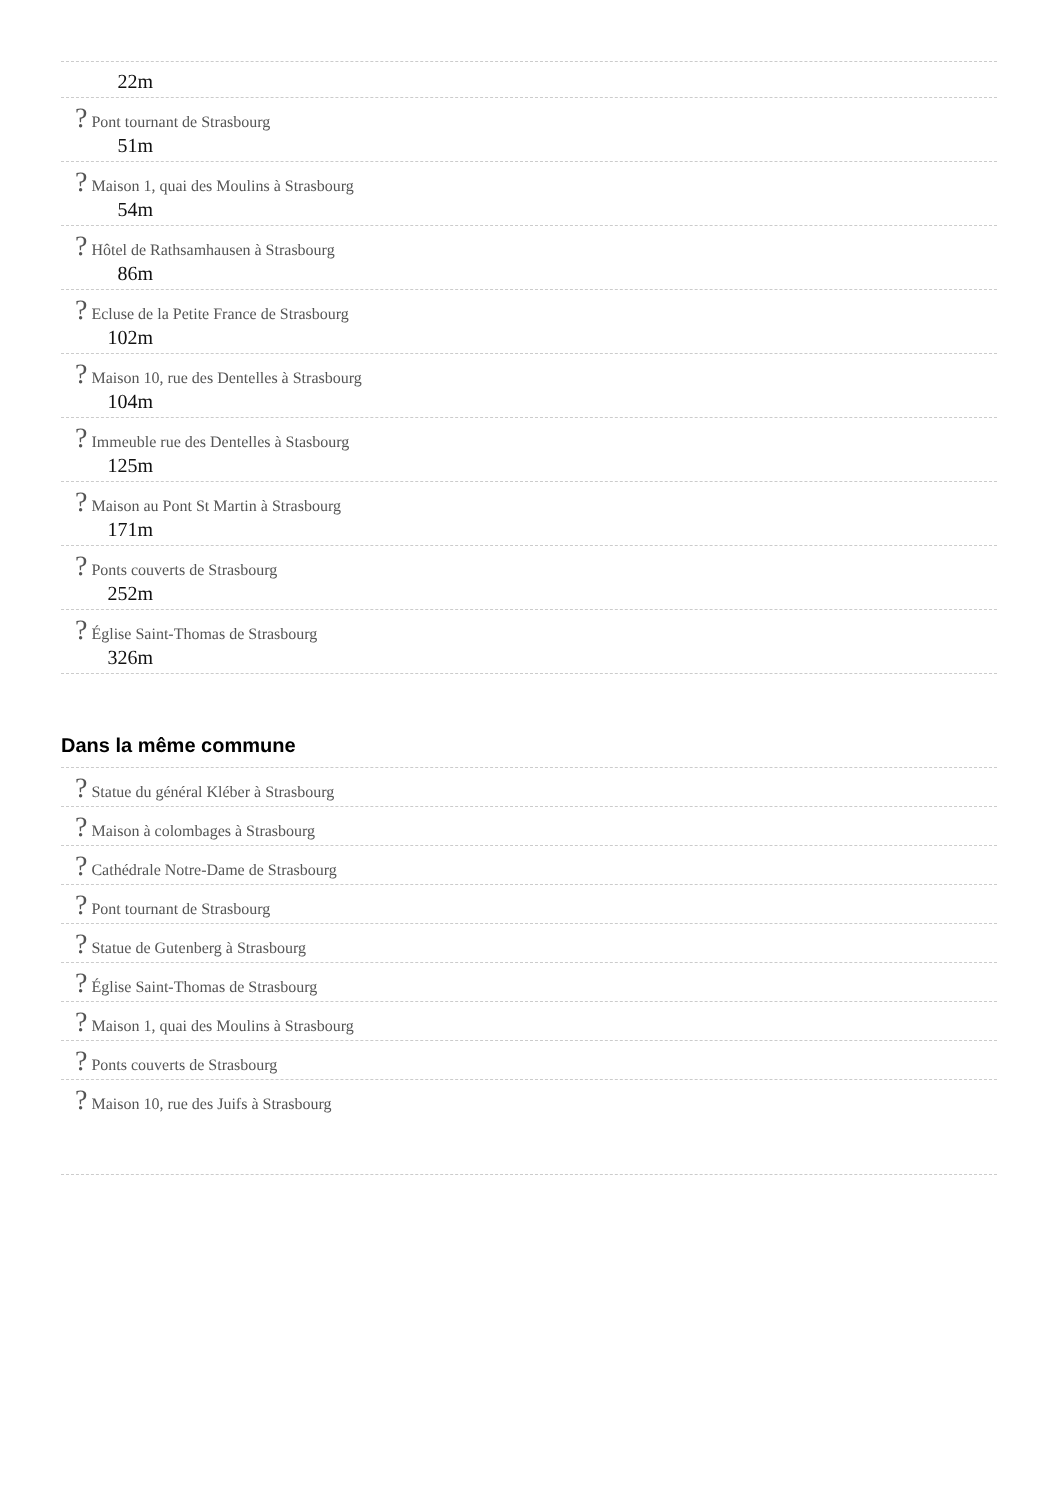22m
? Pont tournant de Strasbourg
51m
? Maison 1, quai des Moulins à Strasbourg
54m
? Hôtel de Rathsamhausen à Strasbourg
86m
? Ecluse de la Petite France de Strasbourg
102m
? Maison 10, rue des Dentelles à Strasbourg
104m
? Immeuble rue des Dentelles à Stasbourg
125m
? Maison au Pont St Martin à Strasbourg
171m
? Ponts couverts de Strasbourg
252m
? Église Saint-Thomas de Strasbourg
326m
Dans la même commune
? Statue du général Kléber à Strasbourg
? Maison à colombages à Strasbourg
? Cathédrale Notre-Dame de Strasbourg
? Pont tournant de Strasbourg
? Statue de Gutenberg à Strasbourg
? Église Saint-Thomas de Strasbourg
? Maison 1, quai des Moulins à Strasbourg
? Ponts couverts de Strasbourg
? Maison 10, rue des Juifs à Strasbourg